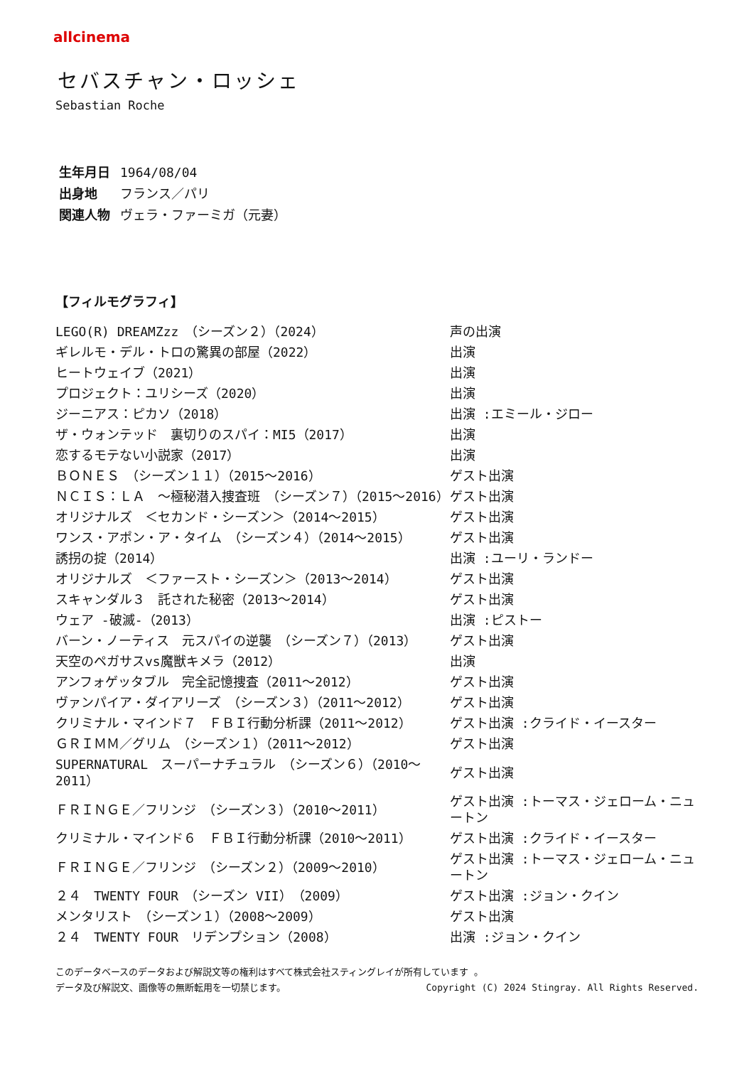allcinema
セバスチャン・ロッシェ
Sebastian Roche
生年月日 1964/08/04
出身地 フランス／パリ
関連人物 ヴェラ・ファーミガ（元妻）
【フィルモグラフィ】
| LEGO(R) DREAMZzz （シーズン２）（2024） | 声の出演 |
| ギレルモ・デル・トロの驚異の部屋（2022） | 出演 |
| ヒートウェイブ（2021） | 出演 |
| プロジェクト：ユリシーズ（2020） | 出演 |
| ジーニアス：ピカソ（2018） | 出演 :エミール・ジロー |
| ザ・ウォンテッド 裏切りのスパイ：MI5（2017） | 出演 |
| 恋するモテない小説家（2017） | 出演 |
| ＢＯＮＥＳ （シーズン１１）（2015～2016） | ゲスト出演 |
| ＮＣＩＳ：ＬＡ ～極秘潜入捜査班 （シーズン７）（2015～2016） | ゲスト出演 |
| オリジナルズ ＜セカンド・シーズン＞（2014～2015） | ゲスト出演 |
| ワンス・アポン・ア・タイム （シーズン４）（2014～2015） | ゲスト出演 |
| 誘拐の掟（2014） | 出演 :ユーリ・ランドー |
| オリジナルズ ＜ファースト・シーズン＞（2013～2014） | ゲスト出演 |
| スキャンダル３ 託された秘密（2013～2014） | ゲスト出演 |
| ウェア -破滅-（2013） | 出演 :ピストー |
| バーン・ノーティス 元スパイの逆襲 （シーズン７）（2013） | ゲスト出演 |
| 天空のペガサスvs魔獣キメラ（2012） | 出演 |
| アンフォゲッタブル 完全記憶捜査（2011～2012） | ゲスト出演 |
| ヴァンパイア・ダイアリーズ （シーズン３）（2011～2012） | ゲスト出演 |
| クリミナル・マインド７ ＦＢＩ行動分析課（2011～2012） | ゲスト出演 :クライド・イースター |
| ＧＲＩＭＭ／グリム （シーズン１）（2011～2012） | ゲスト出演 |
| SUPERNATURAL スーパーナチュラル （シーズン６）（2010～2011） | ゲスト出演 |
| ＦＲＩＮＧＥ／フリンジ （シーズン３）（2010～2011） | ゲスト出演 :トーマス・ジェローム・ニュートン |
| クリミナル・マインド６ ＦＢＩ行動分析課（2010～2011） | ゲスト出演 :クライド・イースター |
| ＦＲＩＮＧＥ／フリンジ （シーズン２）（2009～2010） | ゲスト出演 :トーマス・ジェローム・ニュートン |
| ２４ TWENTY FOUR （シーズン VII）（2009） | ゲスト出演 :ジョン・クイン |
| メンタリスト （シーズン１）（2008～2009） | ゲスト出演 |
| ２４ TWENTY FOUR リデンプション（2008） | 出演 :ジョン・クイン |
このデータベースのデータおよび解説文等の権利はすべて株式会社スティングレイが所有しています 。
データ及び解説文、画像等の無断転用を一切禁じます。 Copyright (C) 2024 Stingray. All Rights Reserved.